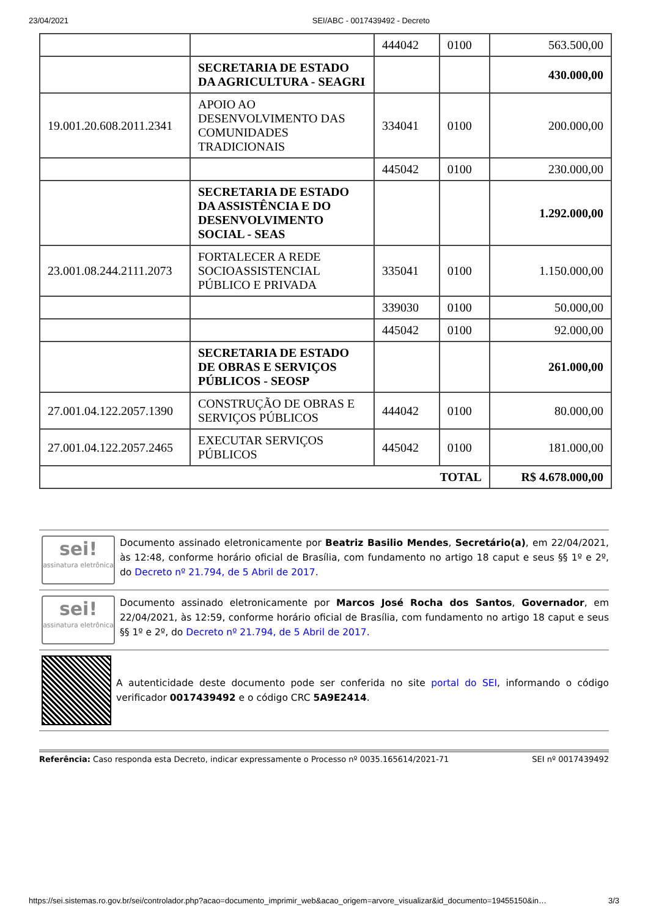23/04/2021 SEI/ABC - 0017439492 - Decreto
| | | 444042 | 0100 | 563.500,00 |
| | SECRETARIA DE ESTADO DA AGRICULTURA - SEAGRI | | | 430.000,00 |
| 19.001.20.608.2011.2341 | APOIO AO DESENVOLVIMENTO DAS COMUNIDADES TRADICIONAIS | 334041 | 0100 | 200.000,00 |
| | | 445042 | 0100 | 230.000,00 |
| | SECRETARIA DE ESTADO DA ASSISTÊNCIA E DO DESENVOLVIMENTO SOCIAL - SEAS | | | 1.292.000,00 |
| 23.001.08.244.2111.2073 | FORTALECER A REDE SOCIOASSISTENCIAL PÚBLICO E PRIVADA | 335041 | 0100 | 1.150.000,00 |
| | | 339030 | 0100 | 50.000,00 |
| | | 445042 | 0100 | 92.000,00 |
| | SECRETARIA DE ESTADO DE OBRAS E SERVIÇOS PÚBLICOS - SEOSP | | | 261.000,00 |
| 27.001.04.122.2057.1390 | CONSTRUÇÃO DE OBRAS E SERVIÇOS PÚBLICOS | 444042 | 0100 | 80.000,00 |
| 27.001.04.122.2057.2465 | EXECUTAR SERVIÇOS PÚBLICOS | 445042 | 0100 | 181.000,00 |
| TOTAL | | | | R$ 4.678.000,00 |
sei!
assinatura eletrônica
Documento assinado eletronicamente por Beatriz Basilio Mendes, Secretário(a), em 22/04/2021, às 12:48, conforme horário oficial de Brasília, com fundamento no artigo 18 caput e seus §§ 1º e 2º, do Decreto nº 21.794, de 5 Abril de 2017.
sei!
assinatura eletrônica
Documento assinado eletronicamente por Marcos José Rocha dos Santos, Governador, em 22/04/2021, às 12:59, conforme horário oficial de Brasília, com fundamento no artigo 18 caput e seus §§ 1º e 2º, do Decreto nº 21.794, de 5 Abril de 2017.
A autenticidade deste documento pode ser conferida no site portal do SEI, informando o código verificador 0017439492 e o código CRC 5A9E2414.
Referência: Caso responda esta Decreto, indicar expressamente o Processo nº 0035.165614/2021-71 SEI nº 0017439492
https://sei.sistemas.ro.gov.br/sei/controlador.php?acao=documento_imprimir_web&acao_origem=arvore_visualizar&id_documento=19455150&in… 3/3